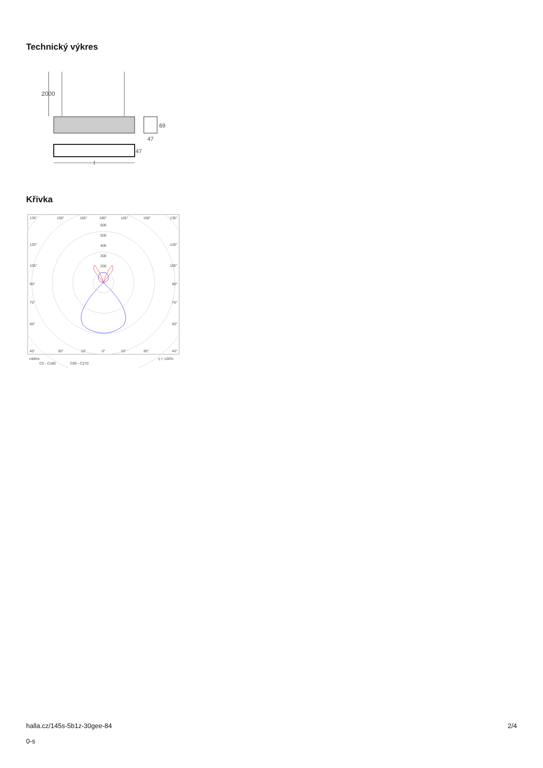Technický výkres
2000
69
47
47
l
Křivka
135°
150°
165°
180°
165°
150°
135°
600
500
400
300
200
120°
120°
105°
105°
90°
90°
75°
75°
60°
60°
45°
30°
15°
0°
15°
30°
45°
cd/klm
η = 100%
C0 - C180
C90 - C270
halla.cz/145s-5b1z-30gee-84
0-s
2/4